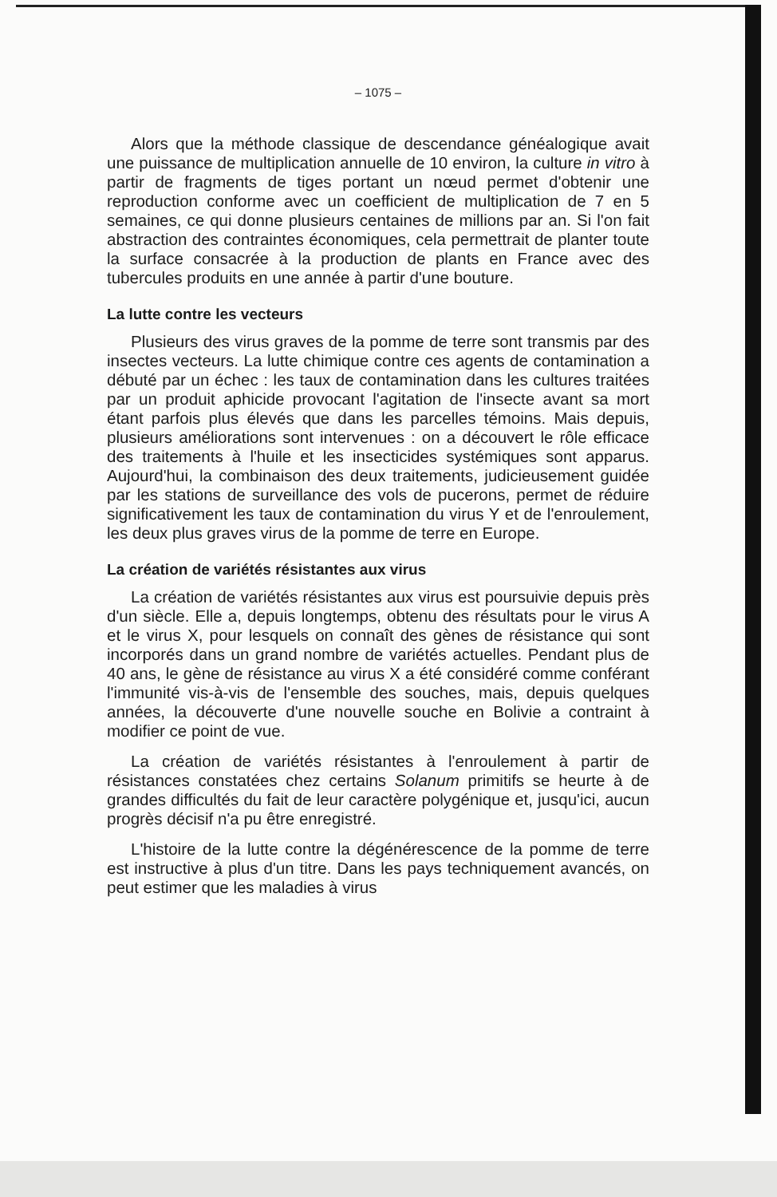– 1075 –
Alors que la méthode classique de descendance généalogique avait une puissance de multiplication annuelle de 10 environ, la culture in vitro à partir de fragments de tiges portant un nœud permet d'obtenir une reproduction conforme avec un coefficient de multiplication de 7 en 5 semaines, ce qui donne plusieurs centaines de millions par an. Si l'on fait abstraction des contraintes économiques, cela permettrait de planter toute la surface consacrée à la production de plants en France avec des tubercules produits en une année à partir d'une bouture.
La lutte contre les vecteurs
Plusieurs des virus graves de la pomme de terre sont transmis par des insectes vecteurs. La lutte chimique contre ces agents de contamination a débuté par un échec : les taux de contamination dans les cultures traitées par un produit aphicide provocant l'agitation de l'insecte avant sa mort étant parfois plus élevés que dans les parcelles témoins. Mais depuis, plusieurs améliorations sont intervenues : on a découvert le rôle efficace des traitements à l'huile et les insecticides systémiques sont apparus. Aujourd'hui, la combinaison des deux traitements, judicieusement guidée par les stations de surveillance des vols de pucerons, permet de réduire significativement les taux de contamination du virus Y et de l'enroulement, les deux plus graves virus de la pomme de terre en Europe.
La création de variétés résistantes aux virus
La création de variétés résistantes aux virus est poursuivie depuis près d'un siècle. Elle a, depuis longtemps, obtenu des résultats pour le virus A et le virus X, pour lesquels on connaît des gènes de résistance qui sont incorporés dans un grand nombre de variétés actuelles. Pendant plus de 40 ans, le gène de résistance au virus X a été considéré comme conférant l'immunité vis-à-vis de l'ensemble des souches, mais, depuis quelques années, la découverte d'une nouvelle souche en Bolivie a contraint à modifier ce point de vue.
La création de variétés résistantes à l'enroulement à partir de résistances constatées chez certains Solanum primitifs se heurte à de grandes difficultés du fait de leur caractère polygénique et, jusqu'ici, aucun progrès décisif n'a pu être enregistré.
L'histoire de la lutte contre la dégénérescence de la pomme de terre est instructive à plus d'un titre. Dans les pays techniquement avancés, on peut estimer que les maladies à virus